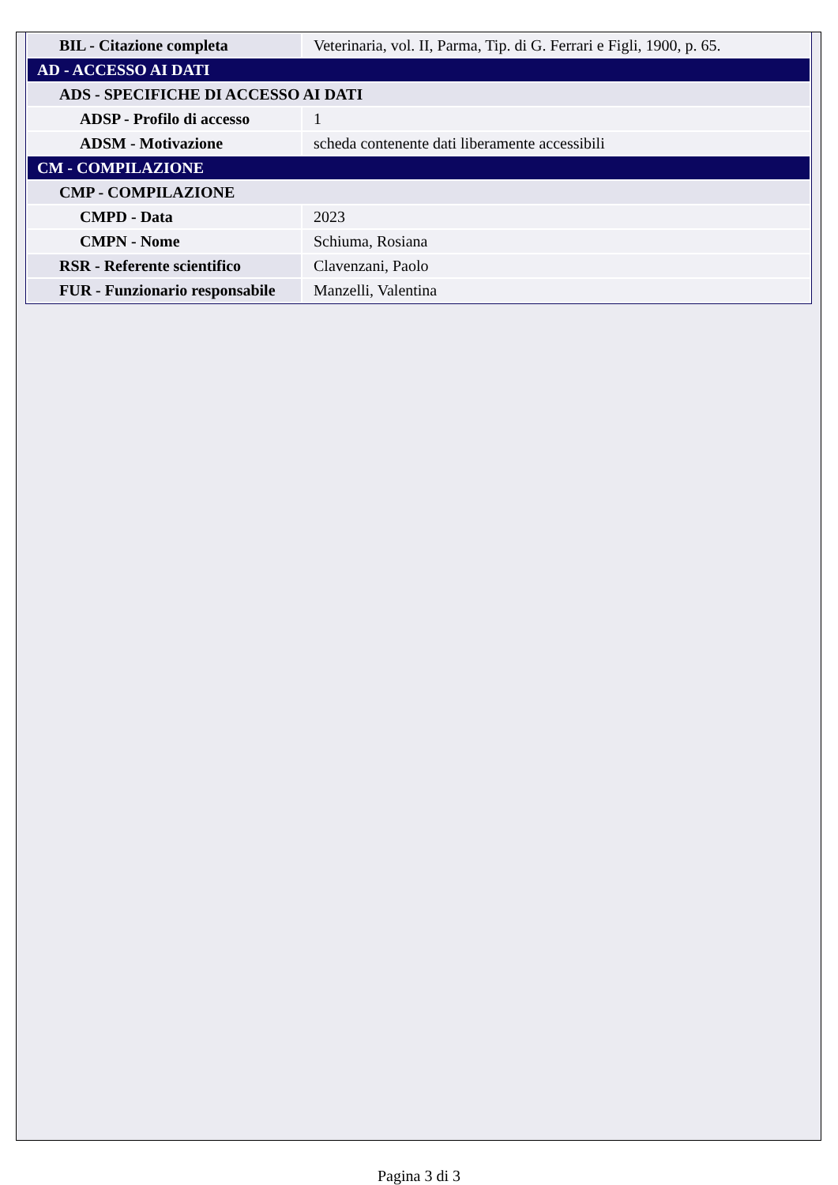| BIL - Citazione completa | Veterinaria, vol. II, Parma, Tip. di G. Ferrari e Figli, 1900, p. 65. |
| AD - ACCESSO AI DATI | |
| ADS - SPECIFICHE DI ACCESSO AI DATI | |
| ADSP - Profilo di accesso | 1 |
| ADSM - Motivazione | scheda contenente dati liberamente accessibili |
| CM - COMPILAZIONE | |
| CMP - COMPILAZIONE | |
| CMPD - Data | 2023 |
| CMPN - Nome | Schiuma, Rosiana |
| RSR - Referente scientifico | Clavenzani, Paolo |
| FUR - Funzionario responsabile | Manzelli, Valentina |
Pagina 3 di 3